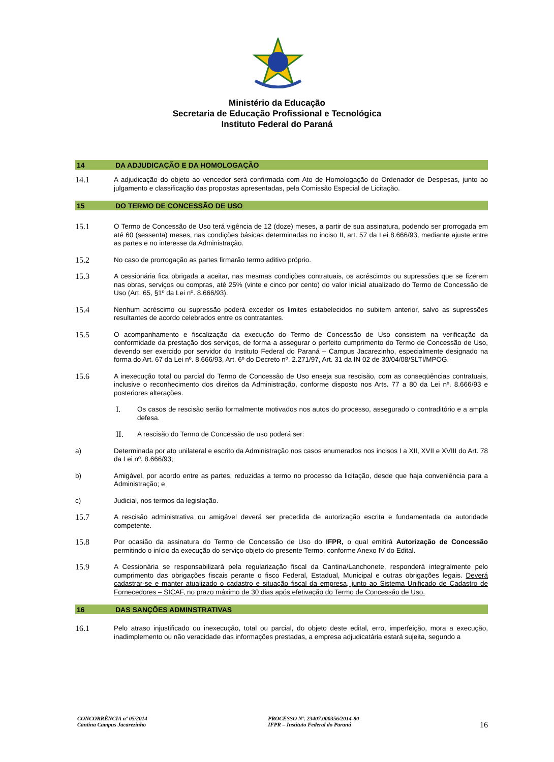Ministério da Educação
Secretaria de Educação Profissional e Tecnológica
Instituto Federal do Paraná
14 DA ADJUDICAÇÃO E DA HOMOLOGAÇÃO
14.1 A adjudicação do objeto ao vencedor será confirmada com Ato de Homologação do Ordenador de Despesas, junto ao julgamento e classificação das propostas apresentadas, pela Comissão Especial de Licitação.
15 DO TERMO DE CONCESSÃO DE USO
15.1 O Termo de Concessão de Uso terá vigência de 12 (doze) meses, a partir de sua assinatura, podendo ser prorrogada em até 60 (sessenta) meses, nas condições básicas determinadas no inciso II, art. 57 da Lei 8.666/93, mediante ajuste entre as partes e no interesse da Administração.
15.2 No caso de prorrogação as partes firmarão termo aditivo próprio.
15.3 A cessionária fica obrigada a aceitar, nas mesmas condições contratuais, os acréscimos ou supressões que se fizerem nas obras, serviços ou compras, até 25% (vinte e cinco por cento) do valor inicial atualizado do Termo de Concessão de Uso (Art. 65, §1º da Lei nº. 8.666/93).
15.4 Nenhum acréscimo ou supressão poderá exceder os limites estabelecidos no subitem anterior, salvo as supressões resultantes de acordo celebrados entre os contratantes.
15.5 O acompanhamento e fiscalização da execução do Termo de Concessão de Uso consistem na verificação da conformidade da prestação dos serviços, de forma a assegurar o perfeito cumprimento do Termo de Concessão de Uso, devendo ser exercido por servidor do Instituto Federal do Paraná – Campus Jacarezinho, especialmente designado na forma do Art. 67 da Lei nº. 8.666/93, Art. 6º do Decreto nº. 2.271/97, Art. 31 da IN 02 de 30/04/08/SLTI/MPOG.
15.6 A inexecução total ou parcial do Termo de Concessão de Uso enseja sua rescisão, com as conseqüências contratuais, inclusive o reconhecimento dos direitos da Administração, conforme disposto nos Arts. 77 a 80 da Lei nº. 8.666/93 e posteriores alterações.
I. Os casos de rescisão serão formalmente motivados nos autos do processo, assegurado o contraditório e a ampla defesa.
II. A rescisão do Termo de Concessão de uso poderá ser:
a) Determinada por ato unilateral e escrito da Administração nos casos enumerados nos incisos I a XII, XVII e XVIII do Art. 78 da Lei nº. 8.666/93;
b) Amigável, por acordo entre as partes, reduzidas a termo no processo da licitação, desde que haja conveniência para a Administração; e
c) Judicial, nos termos da legislação.
15.7 A rescisão administrativa ou amigável deverá ser precedida de autorização escrita e fundamentada da autoridade competente.
15.8 Por ocasião da assinatura do Termo de Concessão de Uso do IFPR, o qual emitirá Autorização de Concessão permitindo o início da execução do serviço objeto do presente Termo, conforme Anexo IV do Edital.
15.9 A Cessionária se responsabilizará pela regularização fiscal da Cantina/Lanchonete, responderá integralmente pelo cumprimento das obrigações fiscais perante o fisco Federal, Estadual, Municipal e outras obrigações legais. Deverá cadastrar-se e manter atualizado o cadastro e situação fiscal da empresa, junto ao Sistema Unificado de Cadastro de Fornecedores – SICAF, no prazo máximo de 30 dias após efetivação do Termo de Concessão de Uso.
16 DAS SANÇÕES ADMINSTRATIVAS
16.1 Pelo atraso injustificado ou inexecução, total ou parcial, do objeto deste edital, erro, imperfeição, mora a execução, inadimplemento ou não veracidade das informações prestadas, a empresa adjudicatária estará sujeita, segundo a
CONCORRÊNCIA nº 05/2014
Cantina Campus Jacarezinho
PROCESSO Nº. 23407.000356/2014-80
IFPR – Instituto Federal do Paraná
16